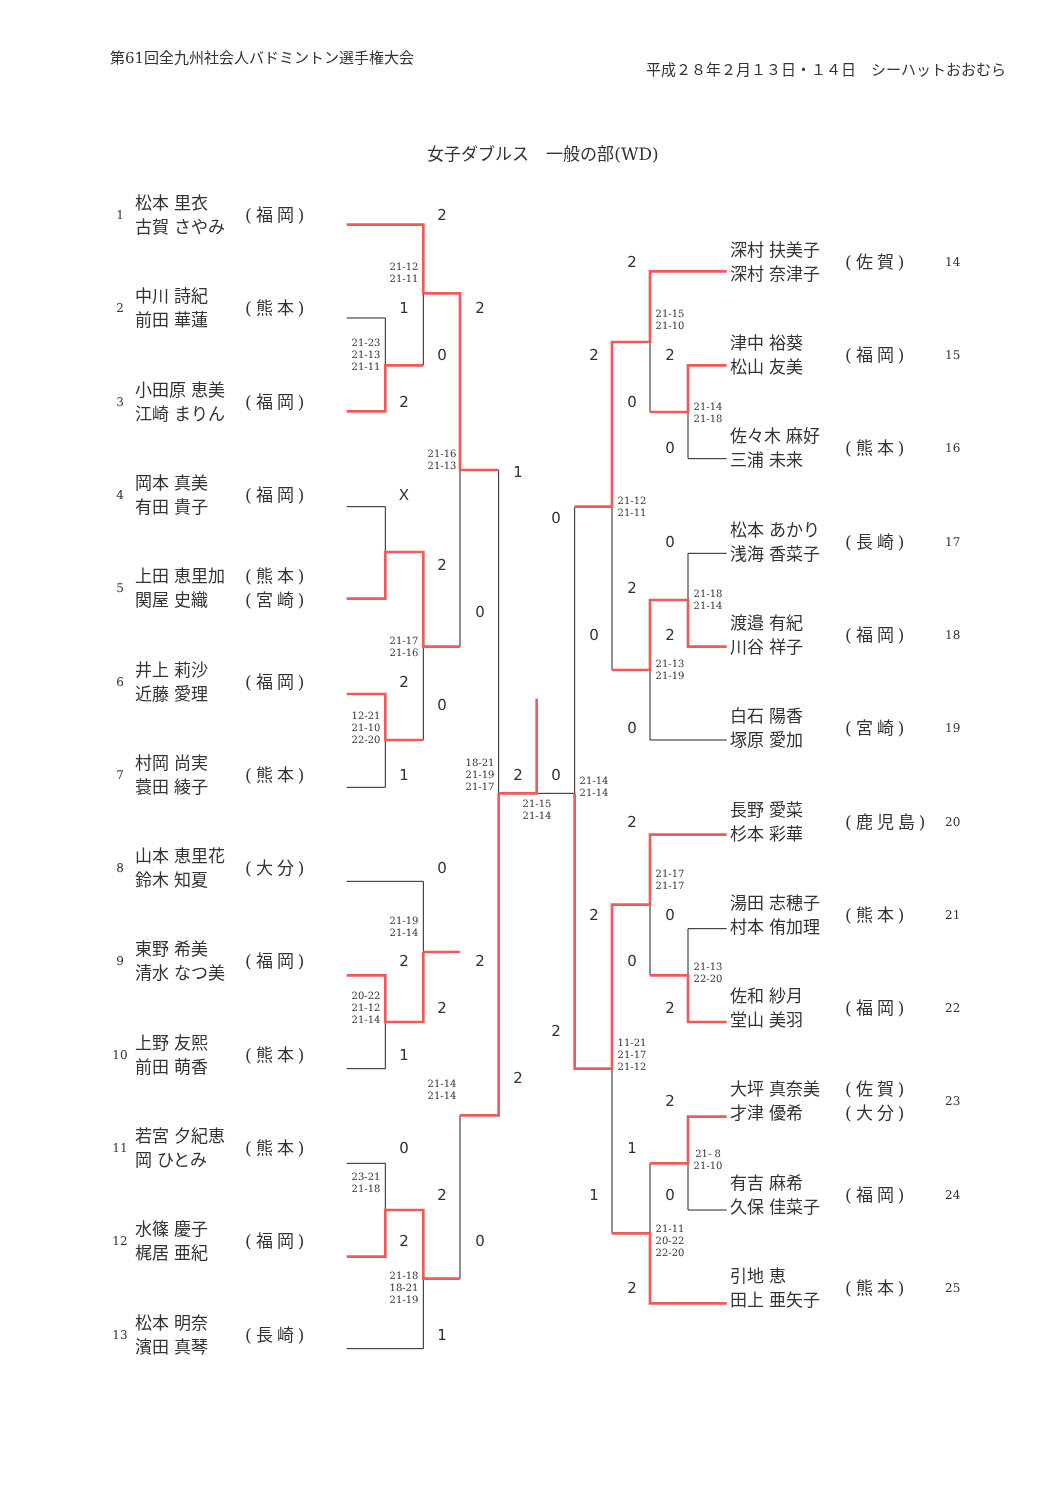第61回全九州社会人バドミントン選手権大会
平成２８年２月１３日・１４日　シーハットおおむら
女子ダブルス　一般の部(WD)
1 松本 里衣
古賀 さやみ (福岡)
2 中川 詩紀
前田 華蓮 (熊本)
3 小田原 恵美
江崎 まりん (福岡)
4 岡本 真美
有田 貴子 (福岡)
5 上田 恵里加
関屋 史織 (熊本)
(宮崎)
6 井上 莉沙
近藤 愛理 (福岡)
7 村岡 尚実
蓑田 綾子 (熊本)
8 山本 恵里花
鈴木 知夏 (大分)
9 東野 希美
清水 なつ美 (福岡)
10 上野 友熙
前田 萌香 (熊本)
11 若宮 夕紀恵
岡 ひとみ (熊本)
12 水篠 慶子
梶居 亜紀 (福岡)
13 松本 明奈
濱田 真琴 (長崎)
2
21-12
21-11
1
21-23
21-13
21-11
0
2
2
21-16
21-13
1
X
2
0
21-17
21-16
2
0
12-21
21-10
22-20
1
18-21
21-19
21-17
2
0
21-15
21-14
21-14
21-14
0
21-19
21-14
2
2
2
20-22
21-12
21-14
1
21-14
21-14
2
0
23-21
21-18
2
2
0
21-18
18-21
21-19
1
2
21-15
21-10
2
2
0
21-14
21-18
0
0
21-12
21-11
0
21-18
21-14
2
0
2
21-13
21-19
0
2
21-17
21-17
2
0
0
21-13
22-20
2
2
11-21
21-17
21-12
2
1
21- 8
21-10
0
1
21-11
20-22
22-20
2
深村 扶美子
深村 奈津子 (佐賀) 14
津中 裕葵
松山 友美 (福岡) 15
佐々木 麻好
三浦 未来 (熊本) 16
松本 あかり
浅海 香菜子 (長崎) 17
渡邉 有紀
川谷 祥子 (福岡) 18
白石 陽香
塚原 愛加 (宮崎) 19
長野 愛菜
杉本 彩華 (鹿児島) 20
湯田 志穂子
村本 侑加理 (熊本) 21
佐和 紗月
堂山 美羽 (福岡) 22
大坪 真奈美
才津 優希 (佐賀)
(大分) 23
有吉 麻希
久保 佳菜子 (福岡) 24
引地 恵
田上 亜矢子 (熊本) 25